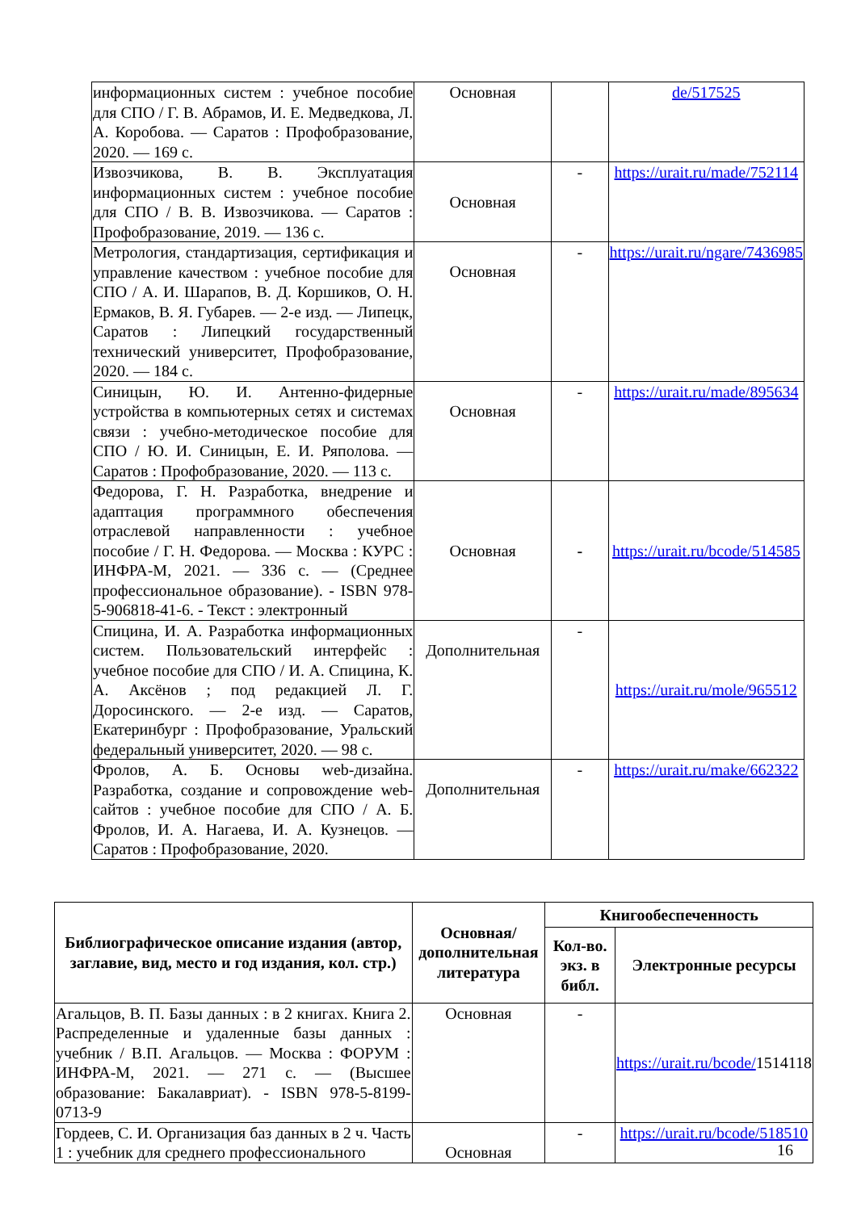| информационных систем : учебное пособие для СПО / Г. В. Абрамов, И. Е. Медведкова, Л. А. Коробова. — Саратов : Профобразование, 2020. — 169 с. | Основная | | de/517525 |
| Извозчикова, В. В. Эксплуатация информационных систем : учебное пособие для СПО / В. В. Извозчикова. — Саратов : Профобразование, 2019. — 136 с. | Основная | - | https://urait.ru/made/752114 |
| Метрология, стандартизация, сертификация и управление качеством : учебное пособие для СПО / А. И. Шарапов, В. Д. Коршиков, О. Н. Ермаков, В. Я. Губарев. — 2-е изд. — Липецк, Саратов : Липецкий государственный технический университет, Профобразование, 2020. — 184 с. | Основная | - | https://urait.ru/ngare/7436985 |
| Синицын, Ю. И. Антенно-фидерные устройства в компьютерных сетях и системах связи : учебно-методическое пособие для СПО / Ю. И. Синицын, Е. И. Ряполова. — Саратов : Профобразование, 2020. — 113 с. | Основная | - | https://urait.ru/made/895634 |
| Федорова, Г. Н. Разработка, внедрение и адаптация программного обеспечения отраслевой направленности : учебное пособие / Г. Н. Федорова. — Москва : КУРС : ИНФРА-М, 2021. — 336 с. — (Среднее профессиональное образование). - ISBN 978-5-906818-41-6. - Текст : электронный | Основная | - | https://urait.ru/bcode/514585 |
| Спицина, И. А. Разработка информационных систем. Пользовательский интерфейс : учебное пособие для СПО / И. А. Спицина, К. А. Аксёнов ; под редакцией Л. Г. Доросинского. — 2-е изд. — Саратов, Екатеринбург : Профобразование, Уральский федеральный университет, 2020. — 98 с. | Дополнительная | - | https://urait.ru/mole/965512 |
| Фролов, А. Б. Основы web-дизайна. Разработка, создание и сопровождение web-сайтов : учебное пособие для СПО / А. Б. Фролов, И. А. Нагаева, И. А. Кузнецов. — Саратов : Профобразование, 2020. | Дополнительная | - | https://urait.ru/make/662322 |
| Библиографическое описание издания (автор, заглавие, вид, место и год издания, кол. стр.) | Основная/ дополнительная литература | Книгообеспеченность | |
| --- | --- | --- | --- |
| | | Кол-во. экз. в библ. | Электронные ресурсы |
| Агальцов, В. П. Базы данных : в 2 книгах. Книга 2. Распределенные и удаленные базы данных : учебник / В.П. Агальцов. — Москва : ФОРУМ : ИНФРА-М, 2021. — 271 с. — (Высшее образование: Бакалавриат). - ISBN 978-5-8199-0713-9 | Основная | - | https://urait.ru/bcode/ 1514118 |
| Гордеев, С. И. Организация баз данных в 2 ч. Часть 1 : учебник для среднего профессионального | Основная | - | https://urait.ru/bcode/518510 |
16